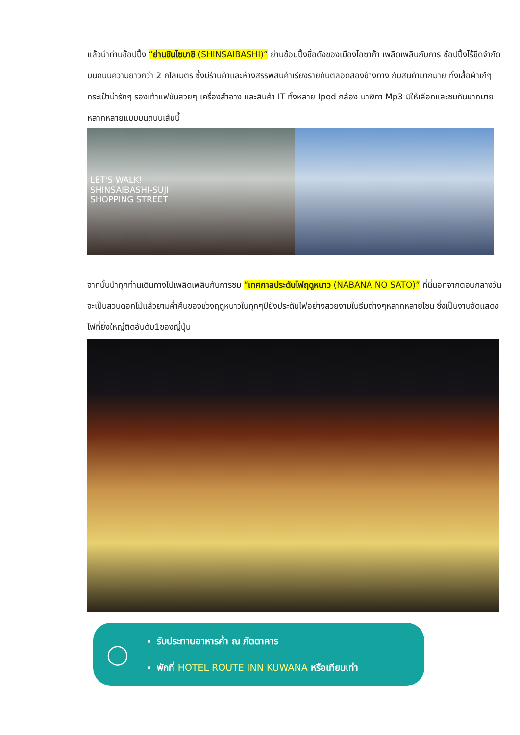แล้วนำท่านช้อปปิ้ง “ย่านชินไซบาชิ (SHINSAIBASHI)” ย่านช้อปปิ้งชื่อดังของเมืองโอซาก้า เพลิดเพลินกับการ ช้อปปิ้งไร้ขีดจำกัดบนถนนความยาวกว่า 2 กิโลเมตร ซึ่งมีร้านค้าและห้างสรรพสินค้าเรียงรายกันตลอดสองข้างทาง กับสินค้ามากมาย ทั้งเสื้อผ้าเก๋ๆ กระเป๋าน่ารักๆ รองเท้าแฟชั่นสวยๆ เครื่องสำอาง และสินค้า IT ทั้งหลาย Ipod กล้อง นาฬิกา Mp3 มีให้เลือกและชมกันมากมายหลากหลายแบบบนถนนเส้นนี้
LET'S WALK!
SHINSAIBASHI-SUJI
SHOPPING STREET
จากนั้นนำทุกท่านเดินทางไปเพลิดเพลินกับการชม “เทศกาลประดับไฟฤดูหนาว (NABANA NO SATO)” ที่นี่นอกจากตอนกลางวันจะเป็นสวนดอกไม้แล้วยามค่ำคืนของช่วงฤดูหนาวในทุกๆปียังประดับไฟอย่างสวยงามในธีมต่างๆหลากหลายโซน ซึ่งเป็นงานจัดแสดงไฟที่ยิ่งใหญ่ติดอันดับ1ของญี่ปุ่น
◯
รับประทานอาหารค่ำ ณ ภัตตาคาร
พักที่ HOTEL ROUTE INN KUWANA หรือเทียบเท่า